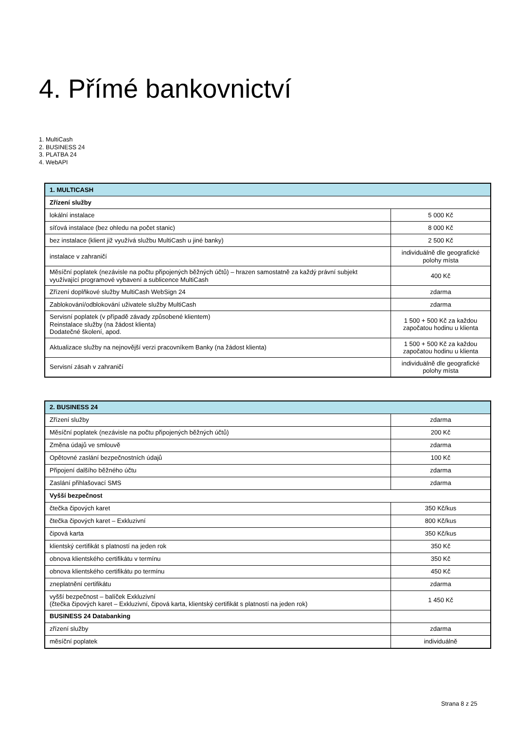4. Přímé bankovnictví
1. MultiCash
2. BUSINESS 24
3. PLATBA 24
4. WebAPI
| 1. MULTICASH | |
| Zřízení služby | |
| lokální instalace | 5 000 Kč |
| síťová instalace (bez ohledu na počet stanic) | 8 000 Kč |
| bez instalace (klient již využívá službu MultiCash u jiné banky) | 2 500 Kč |
| instalace v zahraničí | individuálně dle geografické polohy místa |
| Měsíční poplatek (nezávisle na počtu připojených běžných účtů) – hrazen samostatně za každý právní subjekt využívající programové vybavení a sublicence MultiCash | 400 Kč |
| Zřízení doplňkové služby MultiCash WebSign 24 | zdarma |
| Zablokování/odblokování uživatele služby MultiCash | zdarma |
| Servisní poplatek (v případě závady způsobené klientem) Reinstalace služby (na žádost klienta) Dodatečné školení, apod. | 1 500 + 500 Kč za každou započatou hodinu u klienta |
| Aktualizace služby na nejnovější verzi pracovníkem Banky (na žádost klienta) | 1 500 + 500 Kč za každou započatou hodinu u klienta |
| Servisní zásah v zahraničí | individuálně dle geografické polohy místa |
| 2. BUSINESS 24 | |
| Zřízení služby | zdarma |
| Měsíční poplatek (nezávisle na počtu připojených běžných účtů) | 200 Kč |
| Změna údajů ve smlouvě | zdarma |
| Opětovné zaslání bezpečnostních údajů | 100 Kč |
| Připojení dalšího běžného účtu | zdarma |
| Zaslání přihlašovací SMS | zdarma |
| Vyšší bezpečnost | |
| čtečka čipových karet | 350 Kč/kus |
| čtečka čipových karet – Exkluzivní | 800 Kč/kus |
| čipová karta | 350 Kč/kus |
| klientský certifikát s platností na jeden rok | 350 Kč |
| obnova klientského certifikátu v termínu | 350 Kč |
| obnova klientského certifikátu po termínu | 450 Kč |
| zneplatnění certifikátu | zdarma |
| vyšší bezpečnost – balíček Exkluzivní (čtečka čipových karet – Exkluzivní, čipová karta, klientský certifikát s platností na jeden rok) | 1 450 Kč |
| BUSINESS 24 Databanking | |
| zřízení služby | zdarma |
| měsíční poplatek | individuálně |
Strana 8 z 25